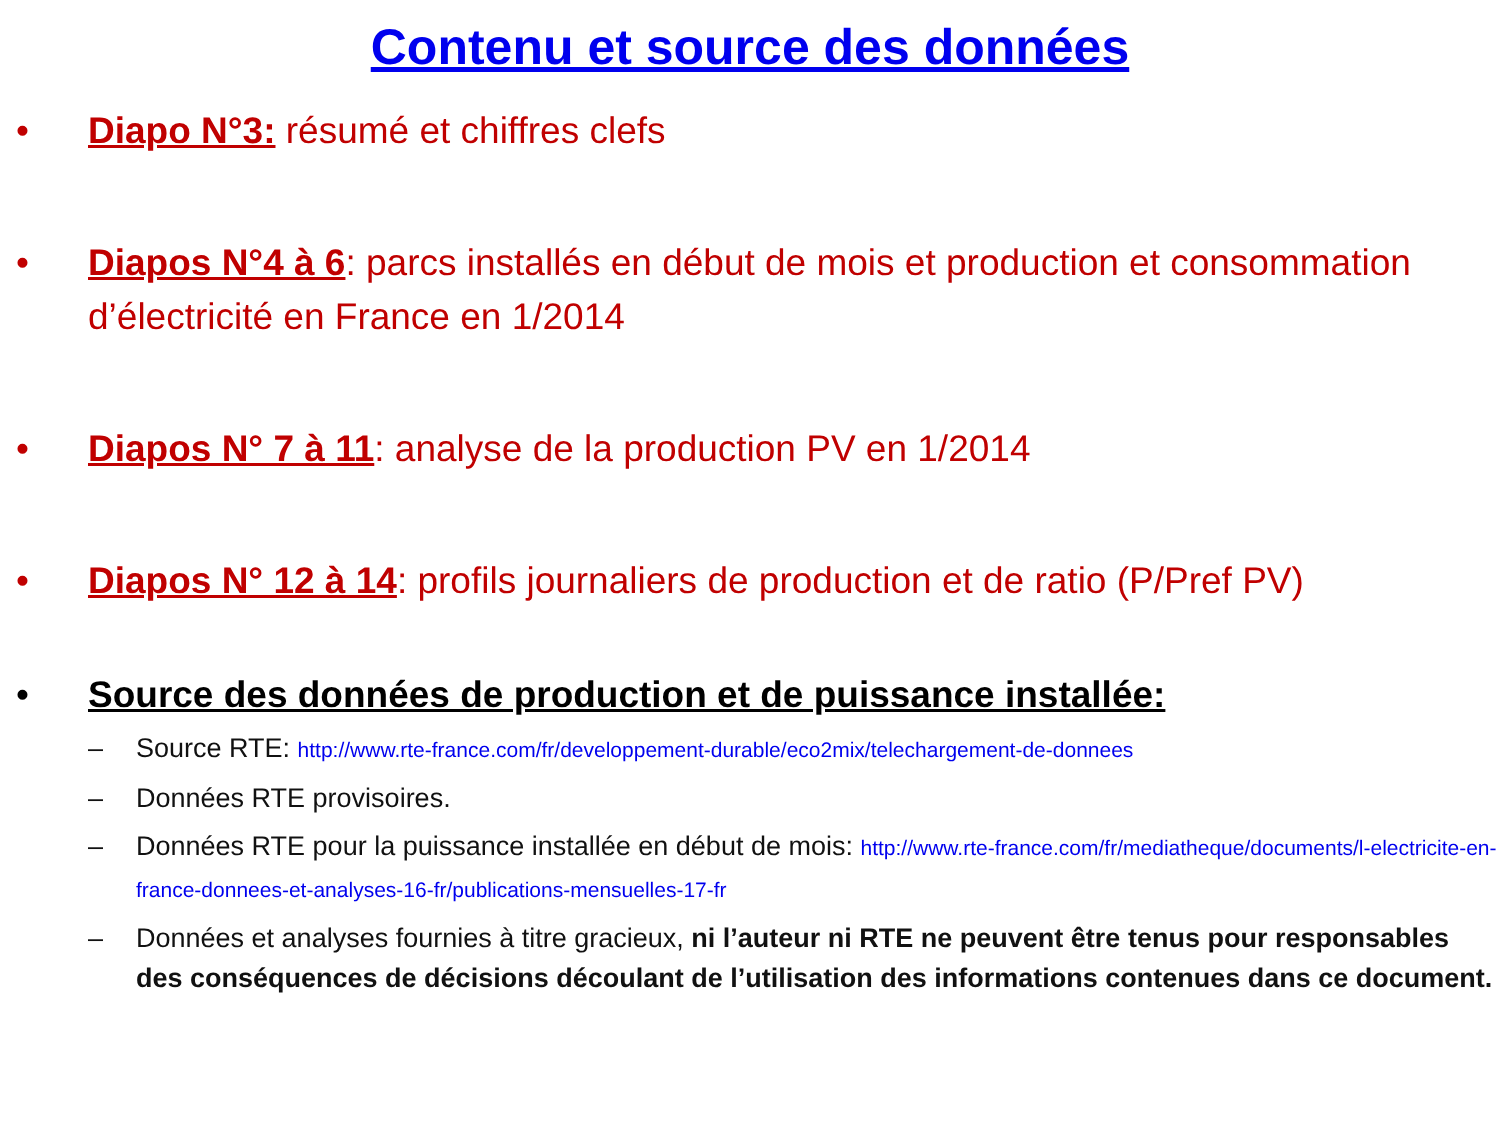Contenu et source des données
• Diapo N°3: résumé et chiffres clefs
• Diapos N°4 à 6: parcs installés en début de mois et production et consommation d’électricité en France en 1/2014
• Diapos N° 7 à 11: analyse de la production PV en 1/2014
• Diapos N° 12 à 14: profils journaliers de production et de ratio (P/Pref PV)
• Source des données de production et de puissance installée:
– Source RTE: http://www.rte-france.com/fr/developpement-durable/eco2mix/telechargement-de-donnees
– Données RTE provisoires.
– Données RTE pour la puissance installée en début de mois: http://www.rte-france.com/fr/mediatheque/documents/l-electricite-en-france-donnees-et-analyses-16-fr/publications-mensuelles-17-fr
– Données et analyses fournies à titre gracieux, ni l’auteur ni RTE ne peuvent être tenus pour responsables des conséquences de décisions découlant de l’utilisation des informations contenues dans ce document.